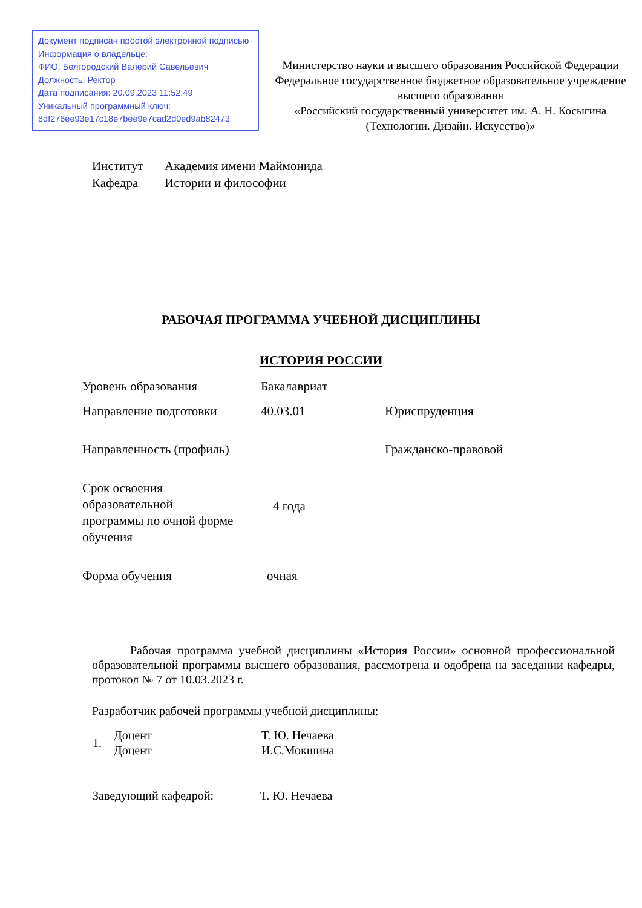Документ подписан простой электронной подписью
Информация о владельце:
ФИО: Белгородский Валерий Савельевич
Должность: Ректор
Дата подписания: 20.09.2023 11:52:49
Уникальный программный ключ:
8df276ee93e17c18e7bee9e7cad2d0ed9ab82473
Министерство науки и высшего образования Российской Федерации
Федеральное государственное бюджетное образовательное учреждение
высшего образования
«Российский государственный университет им. А. Н. Косыгина
(Технологии. Дизайн. Искусство)»
| Институт | Академия имени Маймонида |
| Кафедра | Истории и философии |
РАБОЧАЯ ПРОГРАММА УЧЕБНОЙ ДИСЦИПЛИНЫ
ИСТОРИЯ РОССИИ
| Уровень образования | Бакалавриат | |
| Направление подготовки | 40.03.01 | Юриспруденция |
| Направленность (профиль) | | Гражданско-правовой |
| Срок освоения образовательной программы по очной форме обучения | 4 года | |
| Форма обучения | очная | |
Рабочая программа учебной дисциплины «История России» основной профессиональной образовательной программы высшего образования, рассмотрена и одобрена на заседании кафедры, протокол № 7 от 10.03.2023 г.
Разработчик рабочей программы учебной дисциплины:
| 1. | Доцент | Т. Ю. Нечаева |
| | Доцент | И.С.Мокшина |
| Заведующий кафедрой: | Т. Ю. Нечаева |